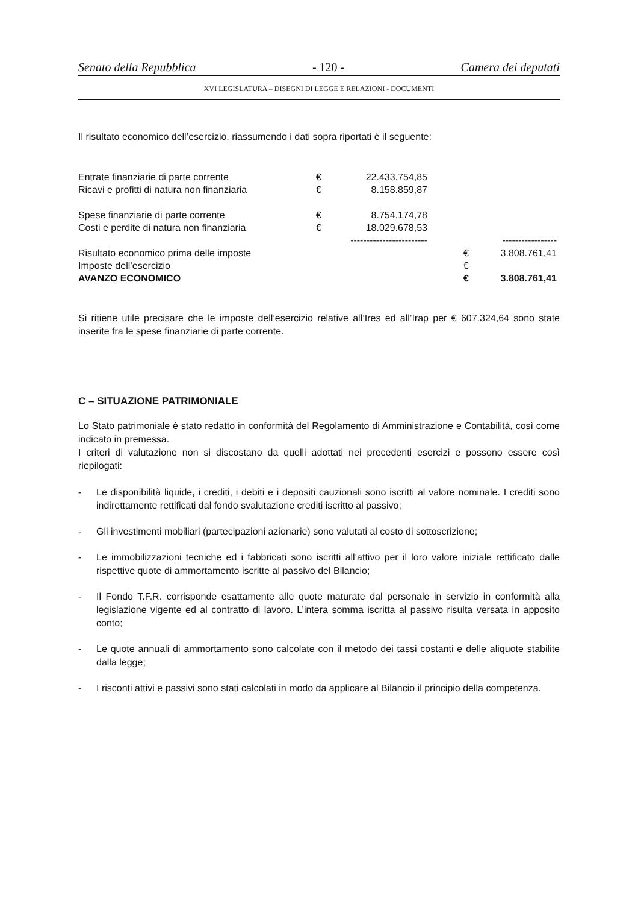Senato della Repubblica - 120 - Camera dei deputati
XVI LEGISLATURA – DISEGNI DI LEGGE E RELAZIONI - DOCUMENTI
Il risultato economico dell’esercizio, riassumendo i dati sopra riportati è il seguente:
| Entrate finanziarie di parte corrente | € | 22.433.754,85 | | | |
| Ricavi e profitti di natura non finanziaria | € | 8.158.859,87 | | | |
| Spese finanziarie di parte corrente | € | 8.754.174,78 | | | |
| Costi e perdite di natura non finanziaria | € | 18.029.678,53 | | | |
| | | ------------------------ | | | ----------------- |
| Risultato economico prima delle imposte | | | | € | 3.808.761,41 |
| Imposte dell’esercizio | | | | € | |
| AVANZO ECONOMICO | | | | € | 3.808.761,41 |
Si ritiene utile precisare che le imposte dell’esercizio relative all’Ires ed all’Irap per € 607.324,64 sono state inserite fra le spese finanziarie di parte corrente.
C – SITUAZIONE PATRIMONIALE
Lo Stato patrimoniale è stato redatto in conformità del Regolamento di Amministrazione e Contabilità, così come indicato in premessa.
I criteri di valutazione non si discostano da quelli adottati nei precedenti esercizi e possono essere così riepilogati:
- Le disponibilità liquide, i crediti, i debiti e i depositi cauzionali sono iscritti al valore nominale. I crediti sono indirettamente rettificati dal fondo svalutazione crediti iscritto al passivo;
- Gli investimenti mobiliari (partecipazioni azionarie) sono valutati al costo di sottoscrizione;
- Le immobilizzazioni tecniche ed i fabbricati sono iscritti all’attivo per il loro valore iniziale rettificato dalle rispettive quote di ammortamento iscritte al passivo del Bilancio;
- Il Fondo T.F.R. corrisponde esattamente alle quote maturate dal personale in servizio in conformità alla legislazione vigente ed al contratto di lavoro. L’intera somma iscritta al passivo risulta versata in apposito conto;
- Le quote annuali di ammortamento sono calcolate con il metodo dei tassi costanti e delle aliquote stabilite dalla legge;
- I risconti attivi e passivi sono stati calcolati in modo da applicare al Bilancio il principio della competenza.